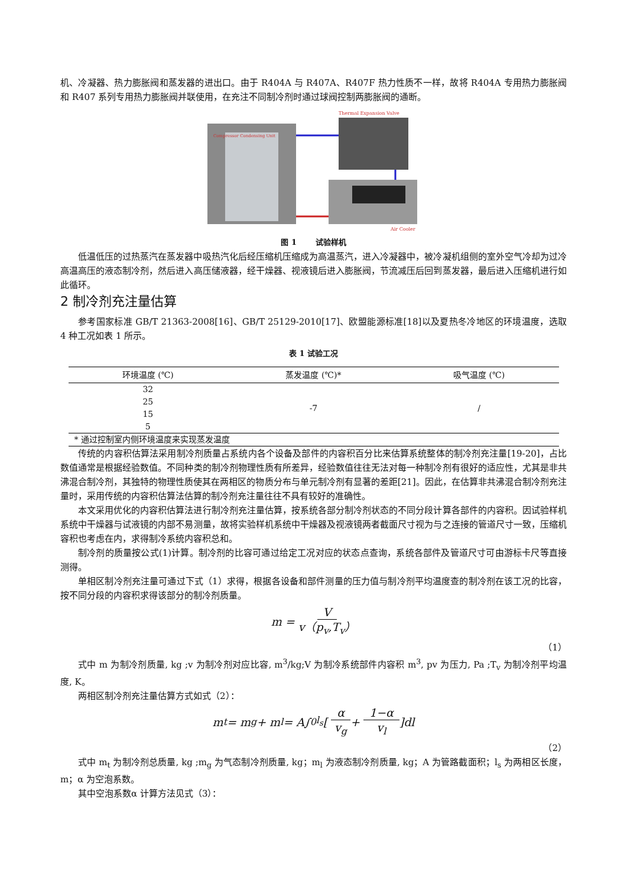机、冷凝器、热力膨胀阀和蒸发器的进出口。由于 R404A 与 R407A、R407F 热力性质不一样，故将 R404A 专用热力膨胀阀和 R407 系列专用热力膨胀阀并联使用，在充注不同制冷剂时通过球阀控制两膨胀阀的通断。
Compressor Condensing Unit
Thermal Expansion Valve
Air Cooler
图 1 试验样机
低温低压的过热蒸汽在蒸发器中吸热汽化后经压缩机压缩成为高温蒸汽，进入冷凝器中，被冷凝机组侧的室外空气冷却为过冷高温高压的液态制冷剂，然后进入高压储液器，经干燥器、视液镜后进入膨胀阀，节流减压后回到蒸发器，最后进入压缩机进行如此循环。
2 制冷剂充注量估算
参考国家标准 GB/T 21363-2008[16]、GB/T 25129-2010[17]、欧盟能源标准[18]以及夏热冬冷地区的环境温度，选取 4 种工况如表 1 所示。
表 1 试验工况
| 环境温度 (℃) | 蒸发温度 (℃)* | 吸气温度 (℃) |
| --- | --- | --- |
| 32 | -7 | / |
| 25 | | |
| 15 | | |
| 5 | | |
| * 通过控制室内侧环境温度来实现蒸发温度 | | |
传统的内容积估算法采用制冷剂质量占系统内各个设备及部件的内容积百分比来估算系统整体的制冷剂充注量[19-20]，占比数值通常是根据经验数值。不同种类的制冷剂物理性质有所差异，经验数值往往无法对每一种制冷剂有很好的适应性，尤其是非共沸混合制冷剂，其独特的物理性质使其在两相区的物质分布与单元制冷剂有显著的差距[21]。因此，在估算非共沸混合制冷剂充注量时，采用传统的内容积估算法估算的制冷剂充注量往往不具有较好的准确性。
本文采用优化的内容积估算法进行制冷剂充注量估算，按系统各部分制冷剂状态的不同分段计算各部件的内容积。因试验样机系统中干燥器与试液镜的内部不易测量，故将实验样机系统中干燥器及视液镜两者截面尺寸视为与之连接的管道尺寸一致，压缩机容积也考虑在内，求得制冷系统内容积总和。
制冷剂的质量按公式(1)计算。制冷剂的比容可通过给定工况对应的状态点查询，系统各部件及管道尺寸可由游标卡尺等直接测得。
单相区制冷剂充注量可通过下式（1）求得，根据各设备和部件测量的压力值与制冷剂平均温度查的制冷剂在该工况的比容，按不同分段的内容积求得该部分的制冷剂质量。
m = V v（p<sub>v</sub>,T<sub>v</sub>）
（1）
式中 m 为制冷剂质量, kg ;v 为制冷剂对应比容, m<sup>3</sup>/kg;V 为制冷系统部件内容积 m<sup>3</sup>, pv 为压力, Pa ;T<sub>v</sub> 为制冷剂平均温度, K。
两相区制冷剂充注量估算方式如式（2）：
m<sub>t</sub> = m<sub>g</sub> + m<sub>l</sub> = A∫<sub>0</sub><sup>l<sub>s</sub></sup> [α v<sub>g</sub> + 1−α v<sub>l</sub>]dl
（2）
式中 m<sub>t</sub> 为制冷剂总质量, kg ;m<sub>g</sub> 为气态制冷剂质量, kg；m<sub>l</sub> 为液态制冷剂质量, kg；A 为管路截面积；l<sub>s</sub> 为两相区长度，m；α 为空泡系数。
其中空泡系数α 计算方法见式（3）：